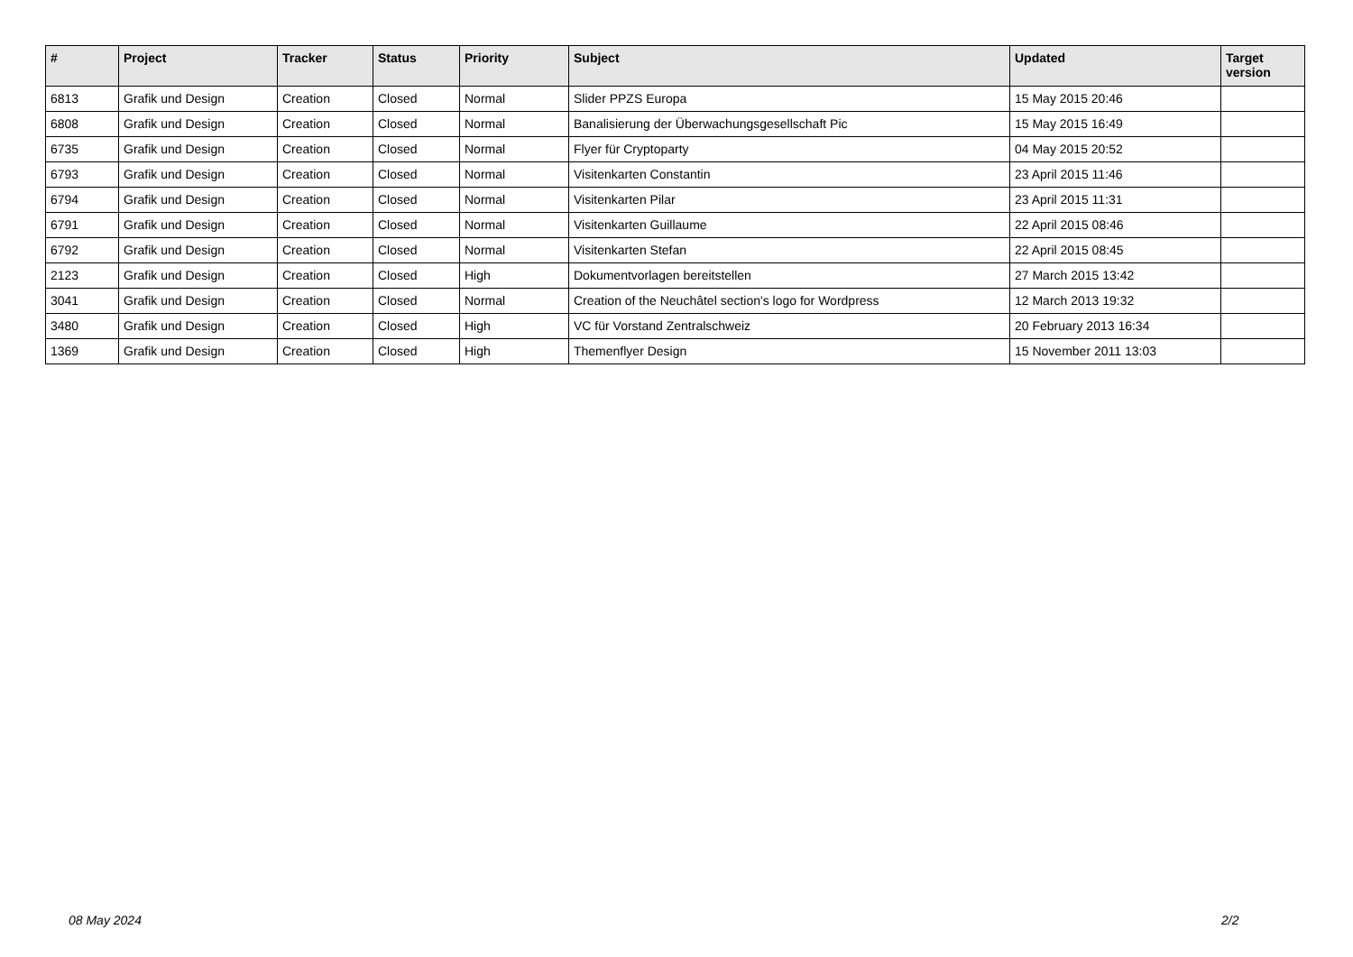| # | Project | Tracker | Status | Priority | Subject | Updated | Target version |
| --- | --- | --- | --- | --- | --- | --- | --- |
| 6813 | Grafik und Design | Creation | Closed | Normal | Slider PPZS Europa | 15 May 2015 20:46 | |
| 6808 | Grafik und Design | Creation | Closed | Normal | Banalisierung der Überwachungsgesellschaft Pic | 15 May 2015 16:49 | |
| 6735 | Grafik und Design | Creation | Closed | Normal | Flyer für Cryptoparty | 04 May 2015 20:52 | |
| 6793 | Grafik und Design | Creation | Closed | Normal | Visitenkarten Constantin | 23 April 2015 11:46 | |
| 6794 | Grafik und Design | Creation | Closed | Normal | Visitenkarten Pilar | 23 April 2015 11:31 | |
| 6791 | Grafik und Design | Creation | Closed | Normal | Visitenkarten Guillaume | 22 April 2015 08:46 | |
| 6792 | Grafik und Design | Creation | Closed | Normal | Visitenkarten Stefan | 22 April 2015 08:45 | |
| 2123 | Grafik und Design | Creation | Closed | High | Dokumentvorlagen bereitstellen | 27 March 2015 13:42 | |
| 3041 | Grafik und Design | Creation | Closed | Normal | Creation of the Neuchâtel section's logo for Wordpress | 12 March 2013 19:32 | |
| 3480 | Grafik und Design | Creation | Closed | High | VC für Vorstand Zentralschweiz | 20 February 2013 16:34 | |
| 1369 | Grafik und Design | Creation | Closed | High | Themenflyer Design | 15 November 2011 13:03 | |
08 May 2024 2/2